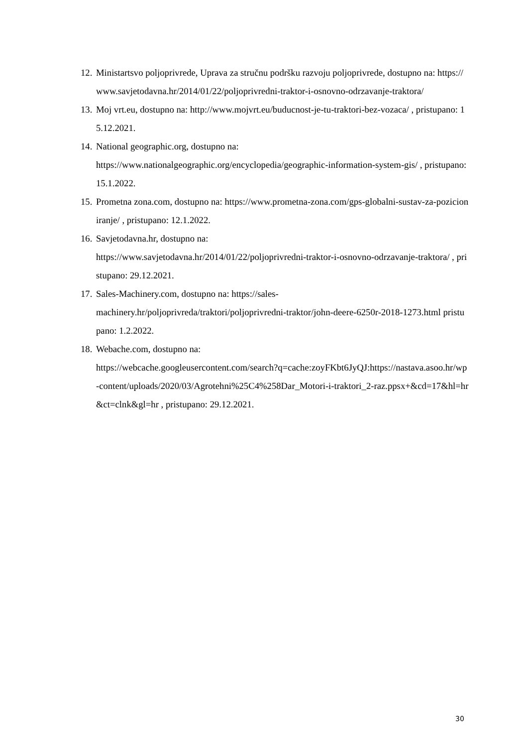12. Ministartsvo poljoprivrede, Uprava za stručnu podršku razvoju poljoprivrede, dostupno na: https://www.savjetodavna.hr/2014/01/22/poljoprivredni-traktor-i-osnovno-odrzavanje-traktora/
13. Moj vrt.eu, dostupno na: http://www.mojvrt.eu/buducnost-je-tu-traktori-bez-vozaca/ , pristupano: 15.12.2021.
14. National geographic.org, dostupno na:
https://www.nationalgeographic.org/encyclopedia/geographic-information-system-gis/ , pristupano: 15.1.2022.
15. Prometna zona.com, dostupno na: https://www.prometna-zona.com/gps-globalni-sustav-za-pozicioniranje/ , pristupano: 12.1.2022.
16. Savjetodavna.hr, dostupno na:
https://www.savjetodavna.hr/2014/01/22/poljoprivredni-traktor-i-osnovno-odrzavanje-traktora/ , pristupano: 29.12.2021.
17. Sales-Machinery.com, dostupno na: https://sales-
machinery.hr/poljoprivreda/traktori/poljoprivredni-traktor/john-deere-6250r-2018-1273.html pristupano: 1.2.2022.
18. Webache.com, dostupno na:
https://webcache.googleusercontent.com/search?q=cache:zoyFKbt6JyQJ:https://nastava.asoo.hr/wp-content/uploads/2020/03/Agrotehni%25C4%258Dar_Motori-i-traktori_2-raz.ppsx+&cd=17&hl=hr&ct=clnk&gl=hr , pristupano: 29.12.2021.
30